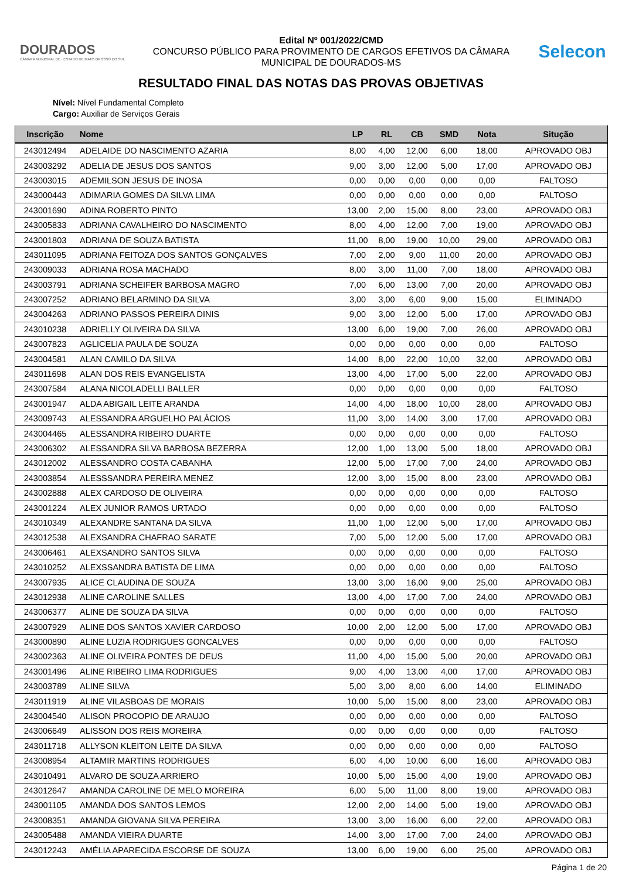DOURADOS
CÂMARA MUNICIPAL DE · ESTADO DE MATO GROSSO DO SUL
Edital Nº 001/2022/CMD
CONCURSO PÚBLICO PARA PROVIMENTO DE CARGOS EFETIVOS DA CÂMARA
MUNICIPAL DE DOURADOS-MS
Selecon
RESULTADO FINAL DAS NOTAS DAS PROVAS OBJETIVAS
Nível: Nível Fundamental Completo
Cargo: Auxiliar de Serviços Gerais
| Inscrição | Nome | LP | RL | CB | SMD | Nota | Situção |
| --- | --- | --- | --- | --- | --- | --- | --- |
| 243012494 | ADELAIDE DO NASCIMENTO AZARIA | 8,00 | 4,00 | 12,00 | 6,00 | 18,00 | APROVADO OBJ |
| 243003292 | ADELIA DE JESUS DOS SANTOS | 9,00 | 3,00 | 12,00 | 5,00 | 17,00 | APROVADO OBJ |
| 243003015 | ADEMILSON JESUS DE INOSA | 0,00 | 0,00 | 0,00 | 0,00 | 0,00 | FALTOSO |
| 243000443 | ADIMARIA GOMES DA SILVA LIMA | 0,00 | 0,00 | 0,00 | 0,00 | 0,00 | FALTOSO |
| 243001690 | ADINA ROBERTO PINTO | 13,00 | 2,00 | 15,00 | 8,00 | 23,00 | APROVADO OBJ |
| 243005833 | ADRIANA CAVALHEIRO DO NASCIMENTO | 8,00 | 4,00 | 12,00 | 7,00 | 19,00 | APROVADO OBJ |
| 243001803 | ADRIANA DE SOUZA BATISTA | 11,00 | 8,00 | 19,00 | 10,00 | 29,00 | APROVADO OBJ |
| 243011095 | ADRIANA FEITOZA DOS SANTOS GONÇALVES | 7,00 | 2,00 | 9,00 | 11,00 | 20,00 | APROVADO OBJ |
| 243009033 | ADRIANA ROSA MACHADO | 8,00 | 3,00 | 11,00 | 7,00 | 18,00 | APROVADO OBJ |
| 243003791 | ADRIANA SCHEIFER BARBOSA MAGRO | 7,00 | 6,00 | 13,00 | 7,00 | 20,00 | APROVADO OBJ |
| 243007252 | ADRIANO BELARMINO DA SILVA | 3,00 | 3,00 | 6,00 | 9,00 | 15,00 | ELIMINADO |
| 243004263 | ADRIANO PASSOS PEREIRA DINIS | 9,00 | 3,00 | 12,00 | 5,00 | 17,00 | APROVADO OBJ |
| 243010238 | ADRIELLY OLIVEIRA DA SILVA | 13,00 | 6,00 | 19,00 | 7,00 | 26,00 | APROVADO OBJ |
| 243007823 | AGLICELIA PAULA DE SOUZA | 0,00 | 0,00 | 0,00 | 0,00 | 0,00 | FALTOSO |
| 243004581 | ALAN CAMILO DA SILVA | 14,00 | 8,00 | 22,00 | 10,00 | 32,00 | APROVADO OBJ |
| 243011698 | ALAN DOS REIS EVANGELISTA | 13,00 | 4,00 | 17,00 | 5,00 | 22,00 | APROVADO OBJ |
| 243007584 | ALANA NICOLADELLI BALLER | 0,00 | 0,00 | 0,00 | 0,00 | 0,00 | FALTOSO |
| 243001947 | ALDA ABIGAIL LEITE ARANDA | 14,00 | 4,00 | 18,00 | 10,00 | 28,00 | APROVADO OBJ |
| 243009743 | ALESSANDRA ARGUELHO PALÁCIOS | 11,00 | 3,00 | 14,00 | 3,00 | 17,00 | APROVADO OBJ |
| 243004465 | ALESSANDRA RIBEIRO DUARTE | 0,00 | 0,00 | 0,00 | 0,00 | 0,00 | FALTOSO |
| 243006302 | ALESSANDRA SILVA BARBOSA BEZERRA | 12,00 | 1,00 | 13,00 | 5,00 | 18,00 | APROVADO OBJ |
| 243012002 | ALESSANDRO COSTA CABANHA | 12,00 | 5,00 | 17,00 | 7,00 | 24,00 | APROVADO OBJ |
| 243003854 | ALESSSANDRA PEREIRA MENEZ | 12,00 | 3,00 | 15,00 | 8,00 | 23,00 | APROVADO OBJ |
| 243002888 | ALEX CARDOSO DE OLIVEIRA | 0,00 | 0,00 | 0,00 | 0,00 | 0,00 | FALTOSO |
| 243001224 | ALEX JUNIOR RAMOS URTADO | 0,00 | 0,00 | 0,00 | 0,00 | 0,00 | FALTOSO |
| 243010349 | ALEXANDRE SANTANA DA SILVA | 11,00 | 1,00 | 12,00 | 5,00 | 17,00 | APROVADO OBJ |
| 243012538 | ALEXSANDRA CHAFRAO SARATE | 7,00 | 5,00 | 12,00 | 5,00 | 17,00 | APROVADO OBJ |
| 243006461 | ALEXSANDRO SANTOS SILVA | 0,00 | 0,00 | 0,00 | 0,00 | 0,00 | FALTOSO |
| 243010252 | ALEXSSANDRA BATISTA DE LIMA | 0,00 | 0,00 | 0,00 | 0,00 | 0,00 | FALTOSO |
| 243007935 | ALICE CLAUDINA DE SOUZA | 13,00 | 3,00 | 16,00 | 9,00 | 25,00 | APROVADO OBJ |
| 243012938 | ALINE CAROLINE SALLES | 13,00 | 4,00 | 17,00 | 7,00 | 24,00 | APROVADO OBJ |
| 243006377 | ALINE DE SOUZA DA SILVA | 0,00 | 0,00 | 0,00 | 0,00 | 0,00 | FALTOSO |
| 243007929 | ALINE DOS SANTOS XAVIER CARDOSO | 10,00 | 2,00 | 12,00 | 5,00 | 17,00 | APROVADO OBJ |
| 243000890 | ALINE LUZIA RODRIGUES GONCALVES | 0,00 | 0,00 | 0,00 | 0,00 | 0,00 | FALTOSO |
| 243002363 | ALINE OLIVEIRA PONTES DE DEUS | 11,00 | 4,00 | 15,00 | 5,00 | 20,00 | APROVADO OBJ |
| 243001496 | ALINE RIBEIRO LIMA RODRIGUES | 9,00 | 4,00 | 13,00 | 4,00 | 17,00 | APROVADO OBJ |
| 243003789 | ALINE SILVA | 5,00 | 3,00 | 8,00 | 6,00 | 14,00 | ELIMINADO |
| 243011919 | ALINE VILASBOAS DE MORAIS | 10,00 | 5,00 | 15,00 | 8,00 | 23,00 | APROVADO OBJ |
| 243004540 | ALISON PROCOPIO DE ARAUJO | 0,00 | 0,00 | 0,00 | 0,00 | 0,00 | FALTOSO |
| 243006649 | ALISSON DOS REIS MOREIRA | 0,00 | 0,00 | 0,00 | 0,00 | 0,00 | FALTOSO |
| 243011718 | ALLYSON KLEITON LEITE DA SILVA | 0,00 | 0,00 | 0,00 | 0,00 | 0,00 | FALTOSO |
| 243008954 | ALTAMIR MARTINS RODRIGUES | 6,00 | 4,00 | 10,00 | 6,00 | 16,00 | APROVADO OBJ |
| 243010491 | ALVARO DE SOUZA ARRIERO | 10,00 | 5,00 | 15,00 | 4,00 | 19,00 | APROVADO OBJ |
| 243012647 | AMANDA CAROLINE DE MELO MOREIRA | 6,00 | 5,00 | 11,00 | 8,00 | 19,00 | APROVADO OBJ |
| 243001105 | AMANDA DOS SANTOS LEMOS | 12,00 | 2,00 | 14,00 | 5,00 | 19,00 | APROVADO OBJ |
| 243008351 | AMANDA GIOVANA SILVA PEREIRA | 13,00 | 3,00 | 16,00 | 6,00 | 22,00 | APROVADO OBJ |
| 243005488 | AMANDA VIEIRA DUARTE | 14,00 | 3,00 | 17,00 | 7,00 | 24,00 | APROVADO OBJ |
| 243012243 | AMÉLIA APARECIDA ESCORSE DE SOUZA | 13,00 | 6,00 | 19,00 | 6,00 | 25,00 | APROVADO OBJ |
Página 1 de 20